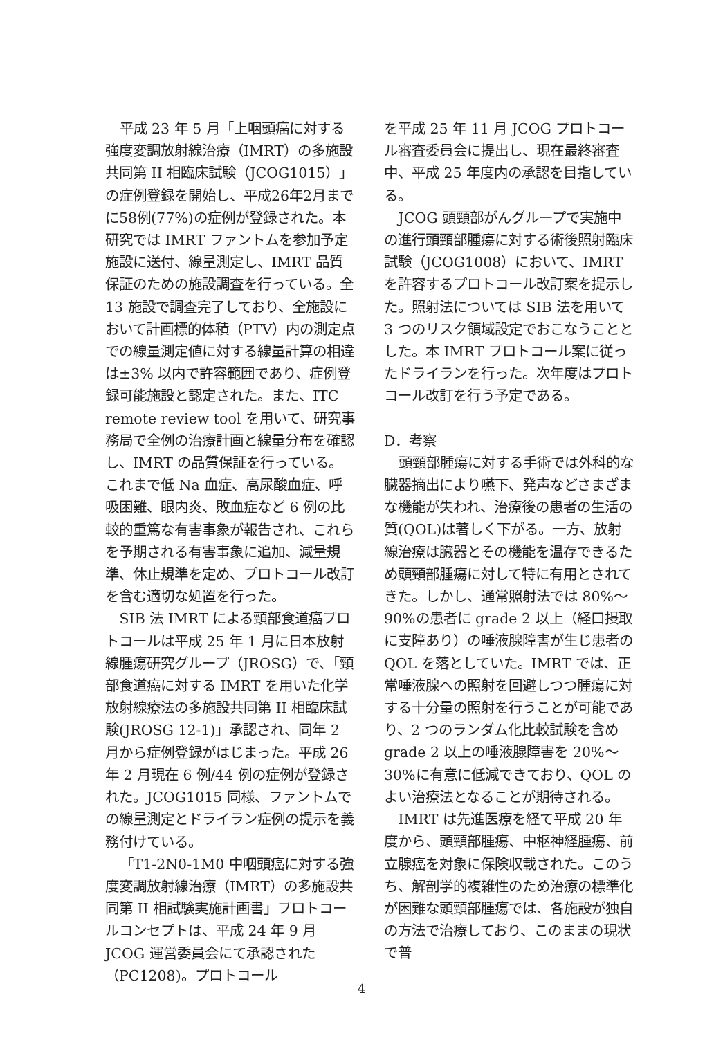平成 23 年 5 月「上咽頭癌に対する強度変調放射線治療（IMRT）の多施設共同第 II 相臨床試験（JCOG1015）」の症例登録を開始し、平成26年2月までに58例(77%)の症例が登録された。本研究では IMRT ファントムを参加予定施設に送付、線量測定し、IMRT 品質保証のための施設調査を行っている。全 13 施設で調査完了しており、全施設において計画標的体積（PTV）内の測定点での線量測定値に対する線量計算の相違は±3% 以内で許容範囲であり、症例登録可能施設と認定された。また、ITC remote review tool を用いて、研究事務局で全例の治療計画と線量分布を確認し、IMRT の品質保証を行っている。これまで低 Na 血症、高尿酸血症、呼吸困難、眼内炎、敗血症など 6 例の比較的重篤な有害事象が報告され、これらを予期される有害事象に追加、減量規準、休止規準を定め、プロトコール改訂を含む適切な処置を行った。
SIB 法 IMRT による頸部食道癌プロトコールは平成 25 年 1 月に日本放射線腫瘍研究グループ（JROSG）で、「頸部食道癌に対する IMRT を用いた化学放射線療法の多施設共同第 II 相臨床試験(JROSG 12-1)」承認され、同年 2 月から症例登録がはじまった。平成 26 年 2 月現在 6 例/44 例の症例が登録された。JCOG1015 同様、ファントムでの線量測定とドライラン症例の提示を義務付けている。
「T1-2N0-1M0 中咽頭癌に対する強度変調放射線治療（IMRT）の多施設共同第 II 相試験実施計画書」プロトコールコンセプトは、平成 24 年 9 月 JCOG 運営委員会にて承認された（PC1208)。プロトコール
を平成 25 年 11 月 JCOG プロトコール審査委員会に提出し、現在最終審査中、平成 25 年度内の承認を目指している。
JCOG 頭頸部がんグループで実施中の進行頭頸部腫瘍に対する術後照射臨床試験（JCOG1008）において、IMRT を許容するプロトコール改訂案を提示した。照射法については SIB 法を用いて 3 つのリスク領域設定でおこなうこととした。本 IMRT プロトコール案に従ったドライランを行った。次年度はプロトコール改訂を行う予定である。
D．考察
頭頸部腫瘍に対する手術では外科的な臓器摘出により嚥下、発声などさまざまな機能が失われ、治療後の患者の生活の質(QOL)は著しく下がる。一方、放射線治療は臓器とその機能を温存できるため頭頸部腫瘍に対して特に有用とされてきた。しかし、通常照射法では 80%～90%の患者に grade 2 以上（経口摂取に支障あり）の唾液腺障害が生じ患者の QOL を落としていた。IMRT では、正常唾液腺への照射を回避しつつ腫瘍に対する十分量の照射を行うことが可能であり、2 つのランダム化比較試験を含め grade 2 以上の唾液腺障害を 20%～30%に有意に低減できており、QOL のよい治療法となることが期待される。
IMRT は先進医療を経て平成 20 年度から、頭頸部腫瘍、中枢神経腫瘍、前立腺癌を対象に保険収載された。このうち、解剖学的複雑性のため治療の標準化が困難な頭頸部腫瘍では、各施設が独自の方法で治療しており、このままの現状で普
4